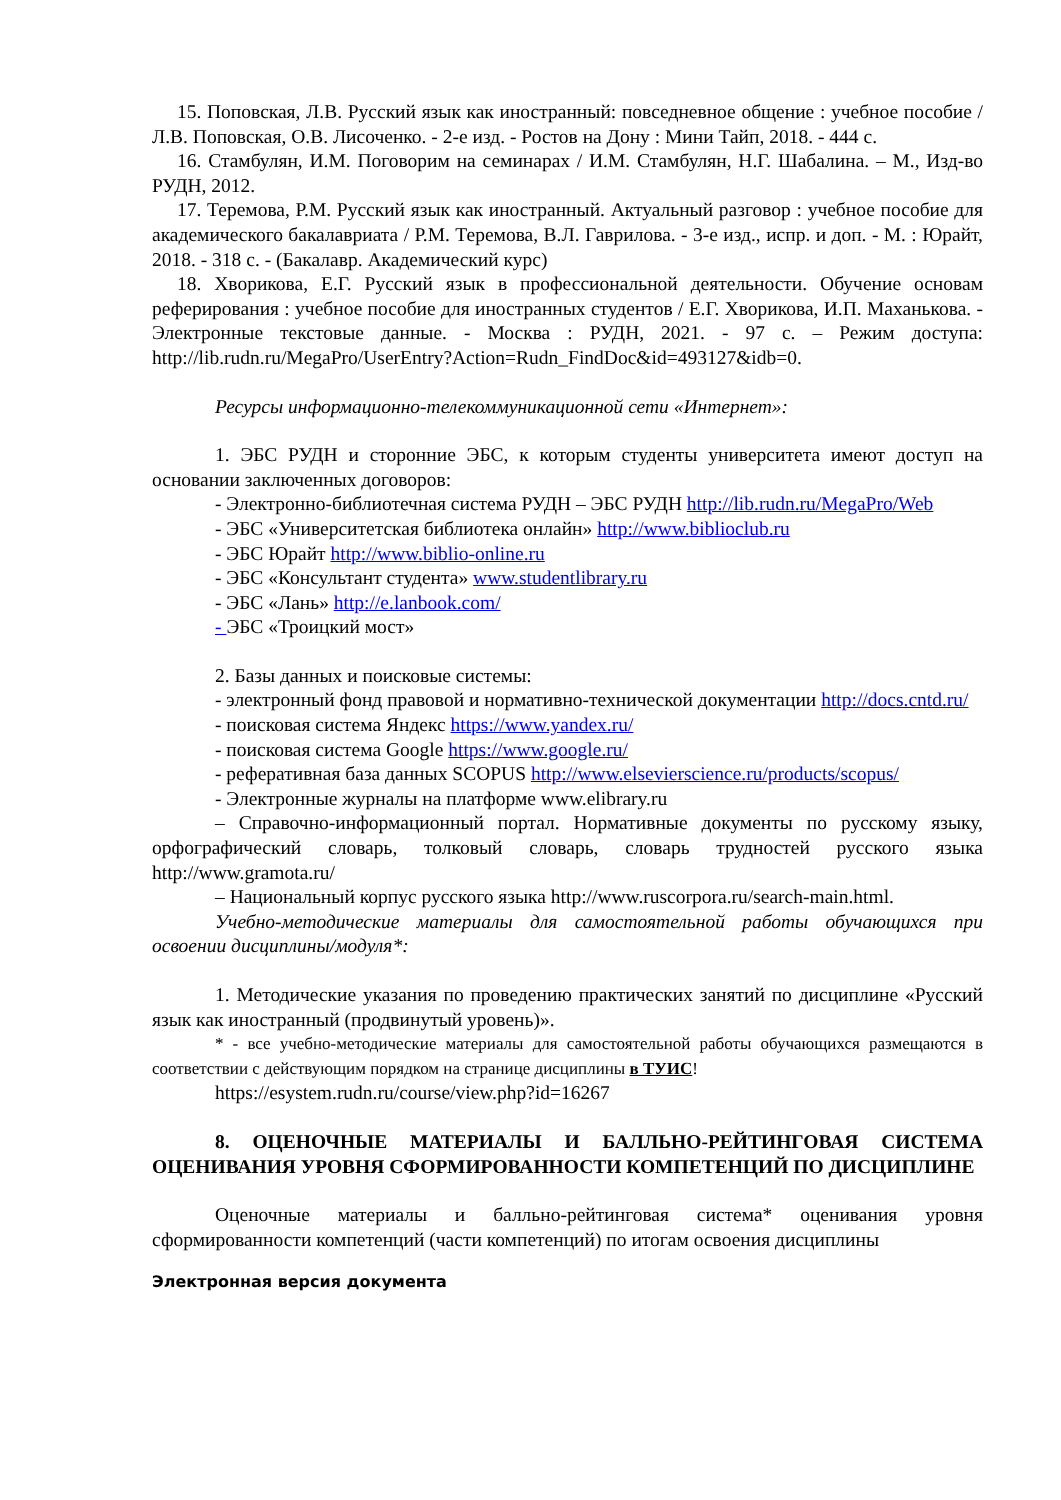15. Поповская, Л.В. Русский язык как иностранный: повседневное общение : учебное пособие / Л.В. Поповская, О.В. Лисоченко. - 2-е изд. - Ростов на Дону : Мини Тайп, 2018. - 444 с.
16. Стамбулян, И.М. Поговорим на семинарах / И.М. Стамбулян, Н.Г. Шабалина. – М., Изд-во РУДН, 2012.
17. Теремова, Р.М. Русский язык как иностранный. Актуальный разговор : учебное пособие для академического бакалавриата / Р.М. Теремова, В.Л. Гаврилова. - 3-е изд., испр. и доп. - М. : Юрайт, 2018. - 318 с. - (Бакалавр. Академический курс)
18. Хворикова, Е.Г. Русский язык в профессиональной деятельности. Обучение основам реферирования : учебное пособие для иностранных студентов / Е.Г. Хворикова, И.П. Маханькова. - Электронные текстовые данные. - Москва : РУДН, 2021. - 97 с. – Режим доступа: http://lib.rudn.ru/MegaPro/UserEntry?Action=Rudn_FindDoc&id=493127&idb=0.
Ресурсы информационно-телекоммуникационной сети «Интернет»:
1. ЭБС РУДН и сторонние ЭБС, к которым студенты университета имеют доступ на основании заключенных договоров:
- Электронно-библиотечная система РУДН – ЭБС РУДН http://lib.rudn.ru/MegaPro/Web
- ЭБС «Университетская библиотека онлайн» http://www.biblioclub.ru
- ЭБС Юрайт http://www.biblio-online.ru
- ЭБС «Консультант студента» www.studentlibrary.ru
- ЭБС «Лань» http://e.lanbook.com/
- ЭБС «Троицкий мост»
2. Базы данных и поисковые системы:
- электронный фонд правовой и нормативно-технической документации http://docs.cntd.ru/
- поисковая система Яндекс https://www.yandex.ru/
- поисковая система Google https://www.google.ru/
- реферативная база данных SCOPUS http://www.elsevierscience.ru/products/scopus/
- Электронные журналы на платформе www.elibrary.ru
– Справочно-информационный портал. Нормативные документы по русскому языку, орфографический словарь, толковый словарь, словарь трудностей русского языка http://www.gramota.ru/
– Национальный корпус русского языка http://www.ruscorpora.ru/search-main.html.
Учебно-методические материалы для самостоятельной работы обучающихся при освоении дисциплины/модуля*:
1. Методические указания по проведению практических занятий по дисциплине «Русский язык как иностранный (продвинутый уровень)».
* - все учебно-методические материалы для самостоятельной работы обучающихся размещаются в соответствии с действующим порядком на странице дисциплины в ТУИС!
https://esystem.rudn.ru/course/view.php?id=16267
8. ОЦЕНОЧНЫЕ МАТЕРИАЛЫ И БАЛЛЬНО-РЕЙТИНГОВАЯ СИСТЕМА ОЦЕНИВАНИЯ УРОВНЯ СФОРМИРОВАННОСТИ КОМПЕТЕНЦИЙ ПО ДИСЦИПЛИНЕ
Оценочные материалы и балльно-рейтинговая система* оценивания уровня сформированности компетенций (части компетенций) по итогам освоения дисциплины
Электронная версия документа